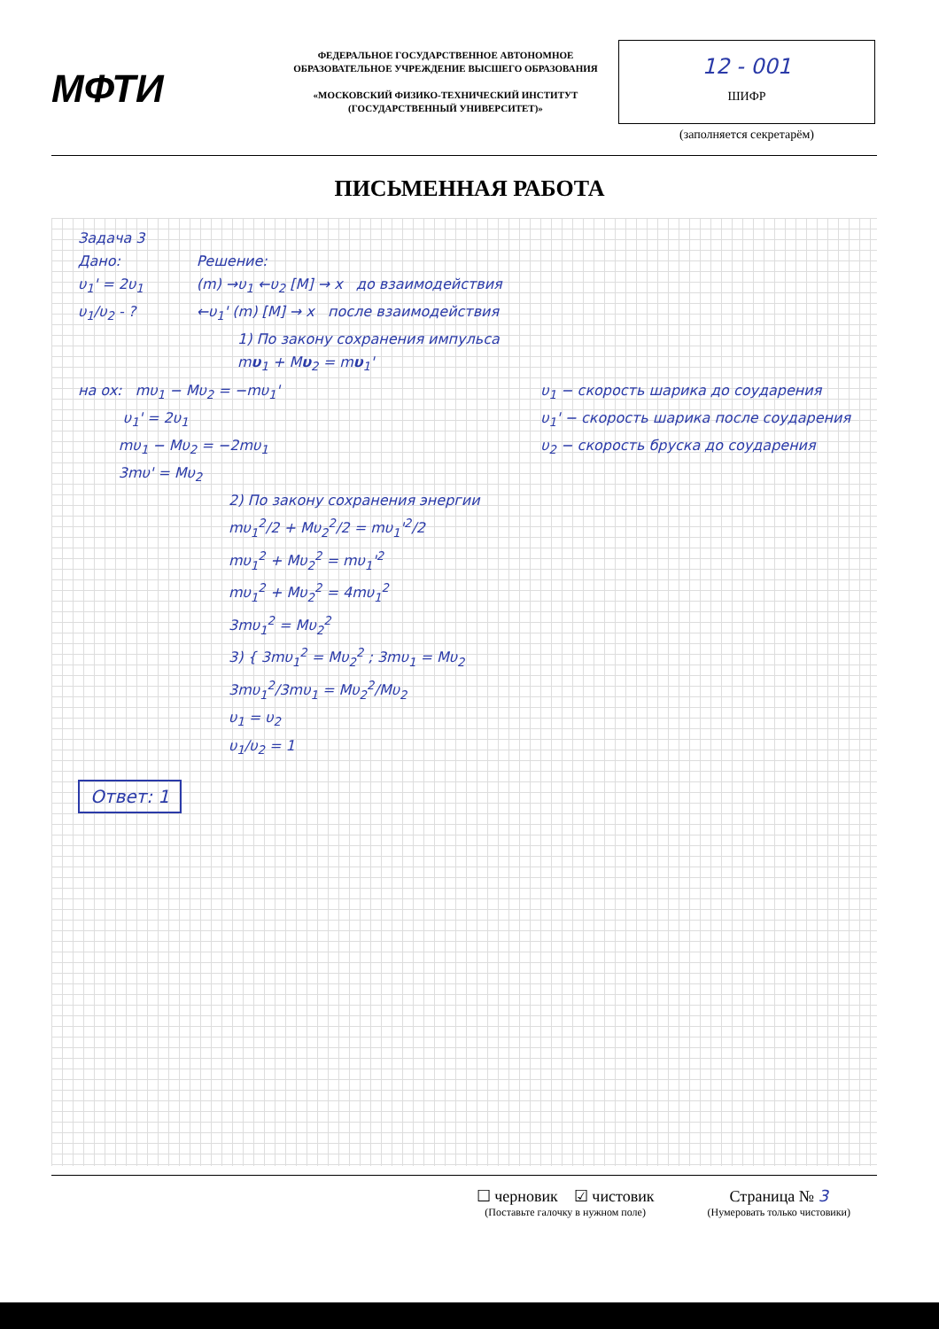МФТИ
ФЕДЕРАЛЬНОЕ ГОСУДАРСТВЕННОЕ АВТОНОМНОЕ ОБРАЗОВАТЕЛЬНОЕ УЧРЕЖДЕНИЕ ВЫСШЕГО ОБРАЗОВАНИЯ
«МОСКОВСКИЙ ФИЗИКО-ТЕХНИЧЕСКИЙ ИНСТИТУТ (ГОСУДАРСТВЕННЫЙ УНИВЕРСИТЕТ)»
12 - 001
ШИФР
(заполняется секретарём)
ПИСЬМЕННАЯ РАБОТА
Задача 3
Дано:
υ<sub>1</sub>' = 2υ<sub>1</sub>
υ<sub>1</sub>/υ<sub>2</sub> - ?
Решение:
(m) →υ<sub>1</sub> ←υ<sub>2</sub> [M] → x до взаимодействия
←υ<sub>1</sub>' (m) [M] → x после взаимодействия
1) По закону сохранения импульса
mυ<sub>1</sub> + Mυ<sub>2</sub> = mυ<sub>1</sub>'
на ox: mυ<sub>1</sub> − Mυ<sub>2</sub> = −mυ<sub>1</sub>'
υ<sub>1</sub>' = 2υ<sub>1</sub>
mυ<sub>1</sub> − Mυ<sub>2</sub> = −2mυ<sub>1</sub>
3mυ' = Mυ<sub>2</sub>
υ<sub>1</sub> − скорость шарика до соударения
υ<sub>1</sub>' − скорость шарика после соударения
υ<sub>2</sub> − скорость бруска до соударения
2) По закону сохранения энергии
mυ<sub>1</sub><sup>2</sup>/2 + Mυ<sub>2</sub><sup>2</sup>/2 = mυ<sub>1</sub>'<sup>2</sup>/2
mυ<sub>1</sub><sup>2</sup> + Mυ<sub>2</sub><sup>2</sup> = mυ<sub>1</sub>'<sup>2</sup>
mυ<sub>1</sub><sup>2</sup> + Mυ<sub>2</sub><sup>2</sup> = 4mυ<sub>1</sub><sup>2</sup>
3mυ<sub>1</sub><sup>2</sup> = Mυ<sub>2</sub><sup>2</sup>
3) { 3mυ<sub>1</sub><sup>2</sup> = Mυ<sub>2</sub><sup>2</sup> ; 3mυ<sub>1</sub> = Mυ<sub>2</sub>
3mυ<sub>1</sub><sup>2</sup>/3mυ<sub>1</sub> = Mυ<sub>2</sub><sup>2</sup>/Mυ<sub>2</sub>
υ<sub>1</sub> = υ<sub>2</sub>
υ<sub>1</sub>/υ<sub>2</sub> = 1
Ответ: 1
☐ черновик ☑ чистовик
(Поставьте галочку в нужном поле)
Страница № 3
(Нумеровать только чистовики)